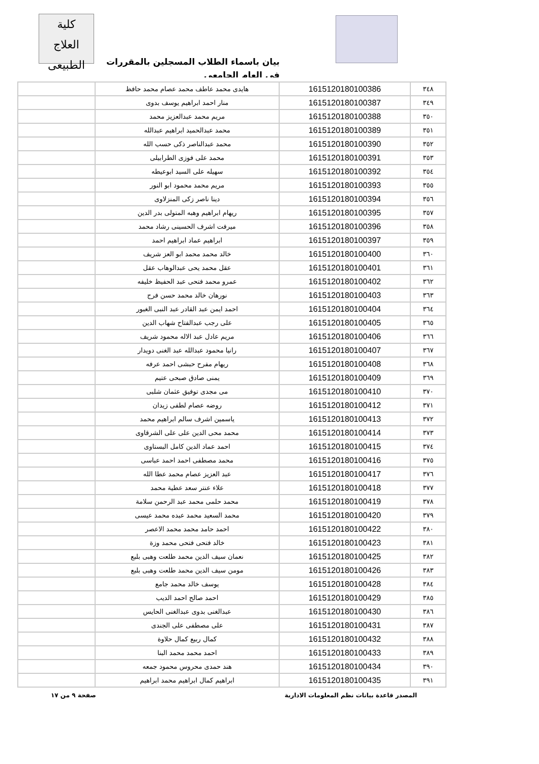كلية
العلاج الطبيعى
بيان باسماء الطلاب المسجلين بالمقررات في العام الجامعي
| ٣٤٨ | 1615120180100386 | هايدى محمد عاطف محمد عصام محمد حافظ | |
| ٣٤٩ | 1615120180100387 | منار احمد ابراهيم يوسف بدوى | |
| ٣٥٠ | 1615120180100388 | مريم محمد عبدالعزيز محمد | |
| ٣٥١ | 1615120180100389 | محمد عبدالحميد ابراهيم عبدالله | |
| ٣٥٢ | 1615120180100390 | محمد عبدالناصر ذكى حسب الله | |
| ٣٥٣ | 1615120180100391 | محمد على فوزى الطرابيلى | |
| ٣٥٤ | 1615120180100392 | سهيله على السيد ابوعيطه | |
| ٣٥٥ | 1615120180100393 | مريم محمد محمود ابو النور | |
| ٣٥٦ | 1615120180100394 | دينا ناصر زكى المنزلاوى | |
| ٣٥٧ | 1615120180100395 | ريهام ابراهيم وهبه المتولى بدر الدين | |
| ٣٥٨ | 1615120180100396 | ميرفت اشرف الحسينى رشاد محمد | |
| ٣٥٩ | 1615120180100397 | ابراهيم عماد ابراهيم احمد | |
| ٣٦٠ | 1615120180100400 | خالد محمد محمد ابو العز شريف | |
| ٣٦١ | 1615120180100401 | عقل محمد يحى عبدالوهاب عقل | |
| ٣٦٢ | 1615120180100402 | عمرو محمد فتحى عبد الحفيظ خليفه | |
| ٣٦٣ | 1615120180100403 | نورهان خالد محمد حسن فرج | |
| ٣٦٤ | 1615120180100404 | احمد ايمن عبد القادر عبد النبى الغبور | |
| ٣٦٥ | 1615120180100405 | على رجب عبدالفتاح شهاب الدين | |
| ٣٦٦ | 1615120180100406 | مريم عادل عبد الاله محمود شريف | |
| ٣٦٧ | 1615120180100407 | رانيا محمود عبدالله عبد الغنى دويدار | |
| ٣٦٨ | 1615120180100408 | ريهام مفرح حبشى احمد عرفه | |
| ٣٦٩ | 1615120180100409 | يمنى صادق صبحى عتيم | |
| ٣٧٠ | 1615120180100410 | مى مجدى توفيق عثمان شلبى | |
| ٣٧١ | 1615120180100412 | روضه عصام لطفى زيدان | |
| ٣٧٢ | 1615120180100413 | ياسمين اشرف سالم ابراهيم محمد | |
| ٣٧٣ | 1615120180100414 | محمد محى الدين على على الشرقاوى | |
| ٣٧٤ | 1615120180100415 | احمد عماد الدين كامل البستاوى | |
| ٣٧٥ | 1615120180100416 | محمد مصطفى احمد احمد عباسى | |
| ٣٧٦ | 1615120180100417 | عبد العزيز عصام محمد عطا الله | |
| ٣٧٧ | 1615120180100418 | علاء عنتر سعد عطية محمد | |
| ٣٧٨ | 1615120180100419 | محمد حلمى محمد عبد الرحمن سلامة | |
| ٣٧٩ | 1615120180100420 | محمد السعيد محمد عبده محمد عيسى | |
| ٣٨٠ | 1615120180100422 | احمد حامد محمد محمد الاعصر | |
| ٣٨١ | 1615120180100423 | خالد فتحى فتحى محمد وزة | |
| ٣٨٢ | 1615120180100425 | نعمان سيف الدين محمد طلعت وهبى بلبع | |
| ٣٨٣ | 1615120180100426 | مومن سيف الدين محمد طلعت وهبى بلبع | |
| ٣٨٤ | 1615120180100428 | يوسف خالد محمد جامع | |
| ٣٨٥ | 1615120180100429 | احمد صالح احمد الديب | |
| ٣٨٦ | 1615120180100430 | عبدالغنى بدوى عبدالغنى الحايس | |
| ٣٨٧ | 1615120180100431 | على مصطفى على الجندى | |
| ٣٨٨ | 1615120180100432 | كمال ربيع كمال حلاوة | |
| ٣٨٩ | 1615120180100433 | احمد محمد محمد البنا | |
| ٣٩٠ | 1615120180100434 | هند حمدى محروس محمود جمعه | |
| ٣٩١ | 1615120180100435 | ابراهيم كمال ابراهيم محمد ابراهيم | |
المصدر قاعدة بيانات نظم المعلومات الادارية صفحة ٩ من ١٧